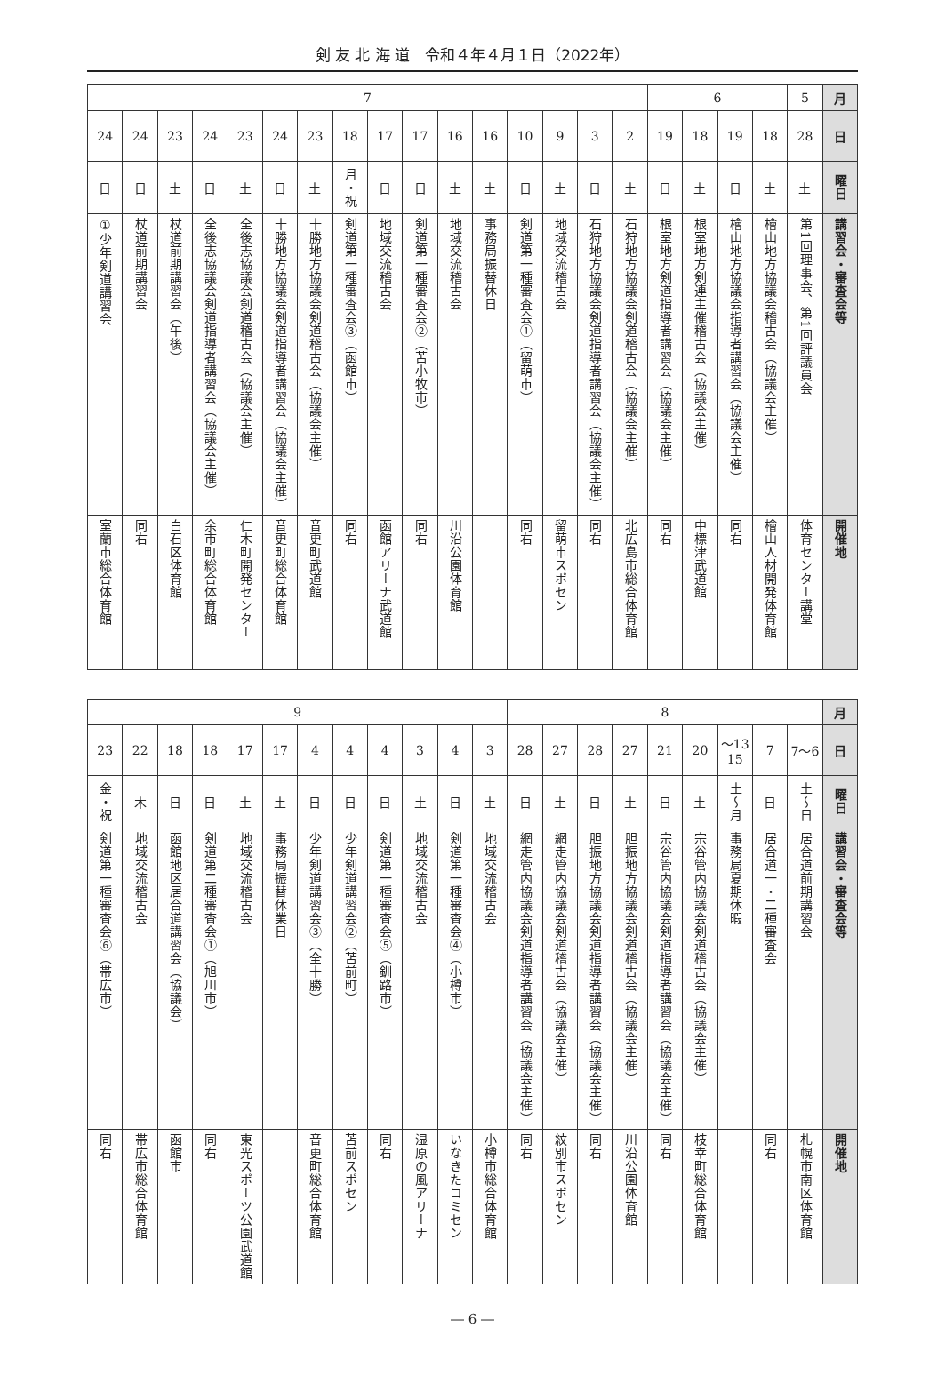剣 友 北 海 道　令和４年４月１日（2022年）
| 月 | 5 | 6 | | | | 7 | | | | | | | | | | | | | | | |
| 日 | 28 | 18 | 19 | 18 | 19 | 2 | 3 | 9 | 10 | 16 | 16 | 17 | 17 | 18 | 23 | 24 | 23 | 24 | 23 | 24 | 24 |
| 曜日 | 土 | 土 | 日 | 土 | 日 | 土 | 日 | 土 | 日 | 土 | 土 | 日 | 日 | 月・祝 | 土 | 日 | 土 | 日 | 土 | 日 | 日 |
| 講習会・審査会等 | 第1回理事会、第1回評議員会 | 檜山地方協議会稽古会（協議会主催） | 檜山地方協議会指導者講習会（協議会主催） | 根室地方剣連主催稽古会（協議会主催） | 根室地方剣道指導者講習会（協議会主催） | 石狩地方協議会剣道稽古会（協議会主催） | 石狩地方協議会剣道指導者講習会（協議会主催） | 地域交流稽古会 | 剣道第一種審査会①（留萌市） | 事務局振替休日 | 地域交流稽古会 | 剣道第一種審査会②（苫小牧市） | 地域交流稽古会 | 剣道第一種審査会③（函館市） | 十勝地方協議会剣道稽古会（協議会主催） | 十勝地方協議会剣道指導者講習会（協議会主催） | 全後志協議会剣道稽古会（協議会主催） | 全後志協議会剣道指導者講習会（協議会主催） | 杖道前期講習会（午後） | 杖道前期講習会 | 少年剣道講習会① |
| 開催地 | 体育センター講堂 | 檜山人材開発体育館 | 同右 | 中標津武道館 | 同右 | 北広島市総合体育館 | 同右 | 留萌市スポセン | 同右 | | 川沿公園体育館 | 同右 | 函館アリーナ武道館 | 同右 | 音更町武道館 | 音更町総合体育館 | 仁木町開発センター | 余市町総合体育館 | 白石区体育館 | 同右 | 室蘭市総合体育館 |
| 月 | 8 | | | | | | | | | 9 | | | | | | | | | | | |
| 日 | 6〜7 | 7 | 13〜15 | 20 | 21 | 27 | 28 | 27 | 28 | 3 | 4 | 3 | 4 | 4 | 4 | 17 | 17 | 18 | 18 | 22 | 23 |
| 曜日 | 土〜日 | 日 | 土〜月 | 土 | 日 | 土 | 日 | 土 | 日 | 土 | 日 | 土 | 日 | 日 | 日 | 土 | 土 | 日 | 日 | 木 | 金・祝 |
| 講習会・審査会等 | 居合道前期講習会 | 居合道一・二種審査会 | 事務局夏期休暇 | 宗谷管内協議会剣道稽古会（協議会主催） | 宗谷管内協議会剣道指導者講習会（協議会主催） | 胆振地方協議会剣道稽古会（協議会主催） | 胆振地方協議会剣道指導者講習会（協議会主催） | 網走管内協議会剣道稽古会（協議会主催） | 網走管内協議会剣道指導者講習会（協議会主催） | 地域交流稽古会 | 剣道第一種審査会④（小樽市） | 地域交流稽古会 | 剣道第一種審査会⑤（釧路市） | 少年剣道講習会②（苫前町） | 少年剣道講習会③（全十勝） | 事務局振替休業日 | 地域交流稽古会 | 剣道第二種審査会①（旭川市） | 函館地区居合道講習会（協議会） | 地域交流稽古会 | 剣道第一種審査会⑥（帯広市） |
| 開催地 | 札幌市南区体育館 | 同右 | | 枝幸町総合体育館 | 同右 | 川沿公園体育館 | 同右 | 紋別市スポセン | 同右 | 小樽市総合体育館 | いなきたコミセン | 湿原の風アリーナ | 同右 | 苫前スポセン | 音更町総合体育館 | | 東光スポーツ公園武道館 | 同右 | 函館市 | 帯広市総合体育館 | 同右 |
― 6 ―